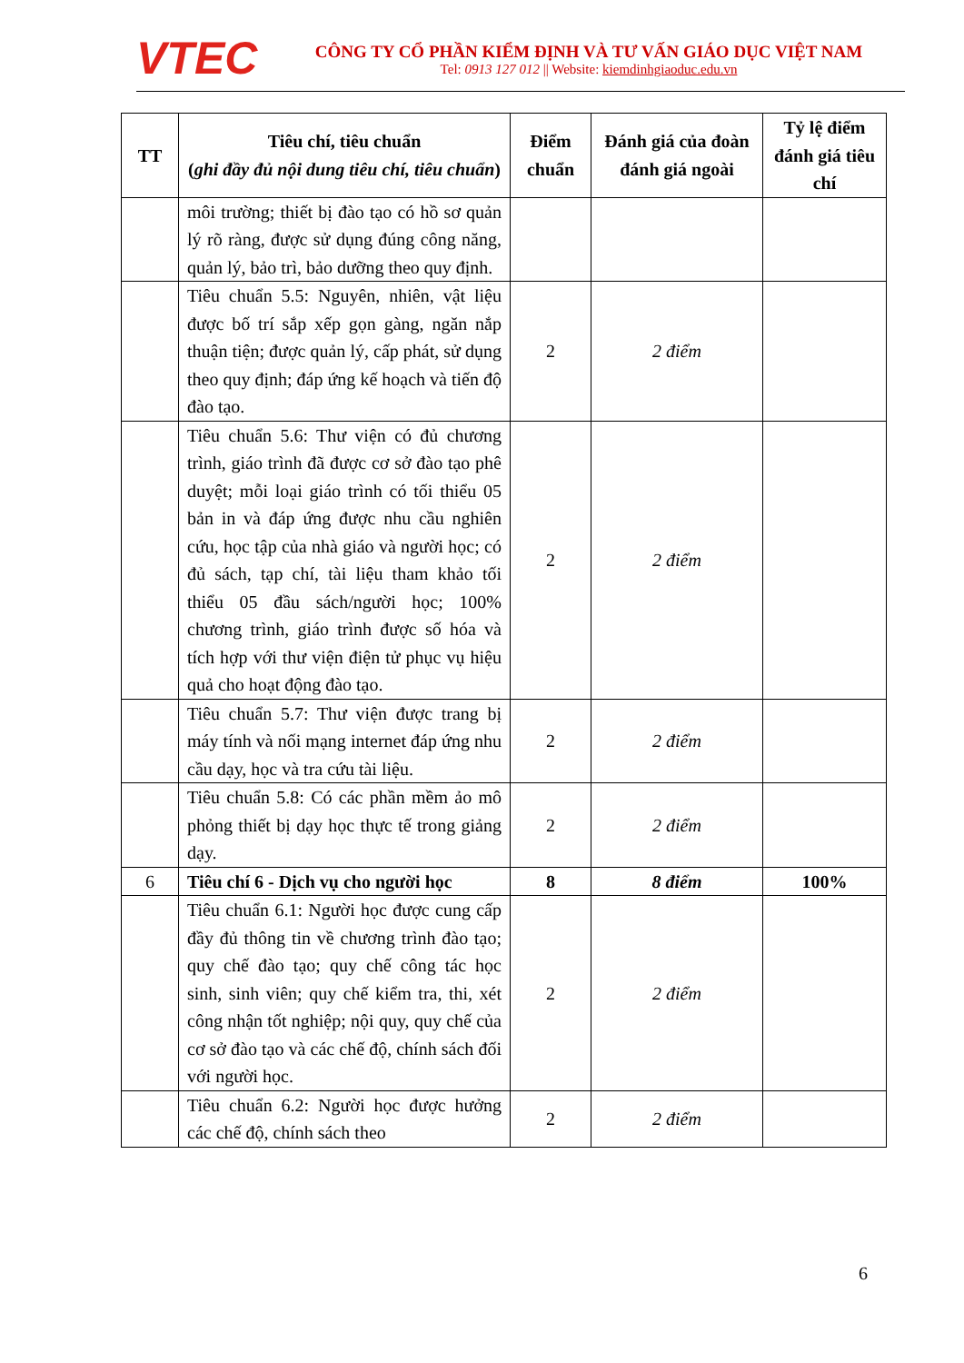VTEC
CÔNG TY CỔ PHẦN KIỂM ĐỊNH VÀ TƯ VẤN GIÁO DỤC VIỆT NAM
Tel: 0913 127 012 || Website: kiemdinhgiaoduc.edu.vn
| TT | Tiêu chí, tiêu chuẩn ( ghi đầy đủ nội dung tiêu chí, tiêu chuẩn ) | Điểm chuẩn | Đánh giá của đoàn đánh giá ngoài | Tỷ lệ điểm đánh giá tiêu chí |
| --- | --- | --- | --- | --- |
| | môi trường; thiết bị đào tạo có hồ sơ quản lý rõ ràng, được sử dụng đúng công năng, quản lý, bảo trì, bảo dưỡng theo quy định. | | | |
| | Tiêu chuẩn 5.5: Nguyên, nhiên, vật liệu được bố trí sắp xếp gọn gàng, ngăn nắp thuận tiện; được quản lý, cấp phát, sử dụng theo quy định; đáp ứng kế hoạch và tiến độ đào tạo. | 2 | 2 điểm | |
| | Tiêu chuẩn 5.6: Thư viện có đủ chương trình, giáo trình đã được cơ sở đào tạo phê duyệt; mỗi loại giáo trình có tối thiểu 05 bản in và đáp ứng được nhu cầu nghiên cứu, học tập của nhà giáo và người học; có đủ sách, tạp chí, tài liệu tham khảo tối thiểu 05 đầu sách/người học; 100% chương trình, giáo trình được số hóa và tích hợp với thư viện điện tử phục vụ hiệu quả cho hoạt động đào tạo. | 2 | 2 điểm | |
| | Tiêu chuẩn 5.7: Thư viện được trang bị máy tính và nối mạng internet đáp ứng nhu cầu dạy, học và tra cứu tài liệu. | 2 | 2 điểm | |
| | Tiêu chuẩn 5.8: Có các phần mềm ảo mô phỏng thiết bị dạy học thực tế trong giảng dạy. | 2 | 2 điểm | |
| 6 | Tiêu chí 6 - Dịch vụ cho người học | 8 | 8 điểm | 100% |
| | Tiêu chuẩn 6.1: Người học được cung cấp đầy đủ thông tin về chương trình đào tạo; quy chế đào tạo; quy chế công tác học sinh, sinh viên; quy chế kiểm tra, thi, xét công nhận tốt nghiệp; nội quy, quy chế của cơ sở đào tạo và các chế độ, chính sách đối với người học. | 2 | 2 điểm | |
| | Tiêu chuẩn 6.2: Người học được hưởng các chế độ, chính sách theo | 2 | 2 điểm | |
6